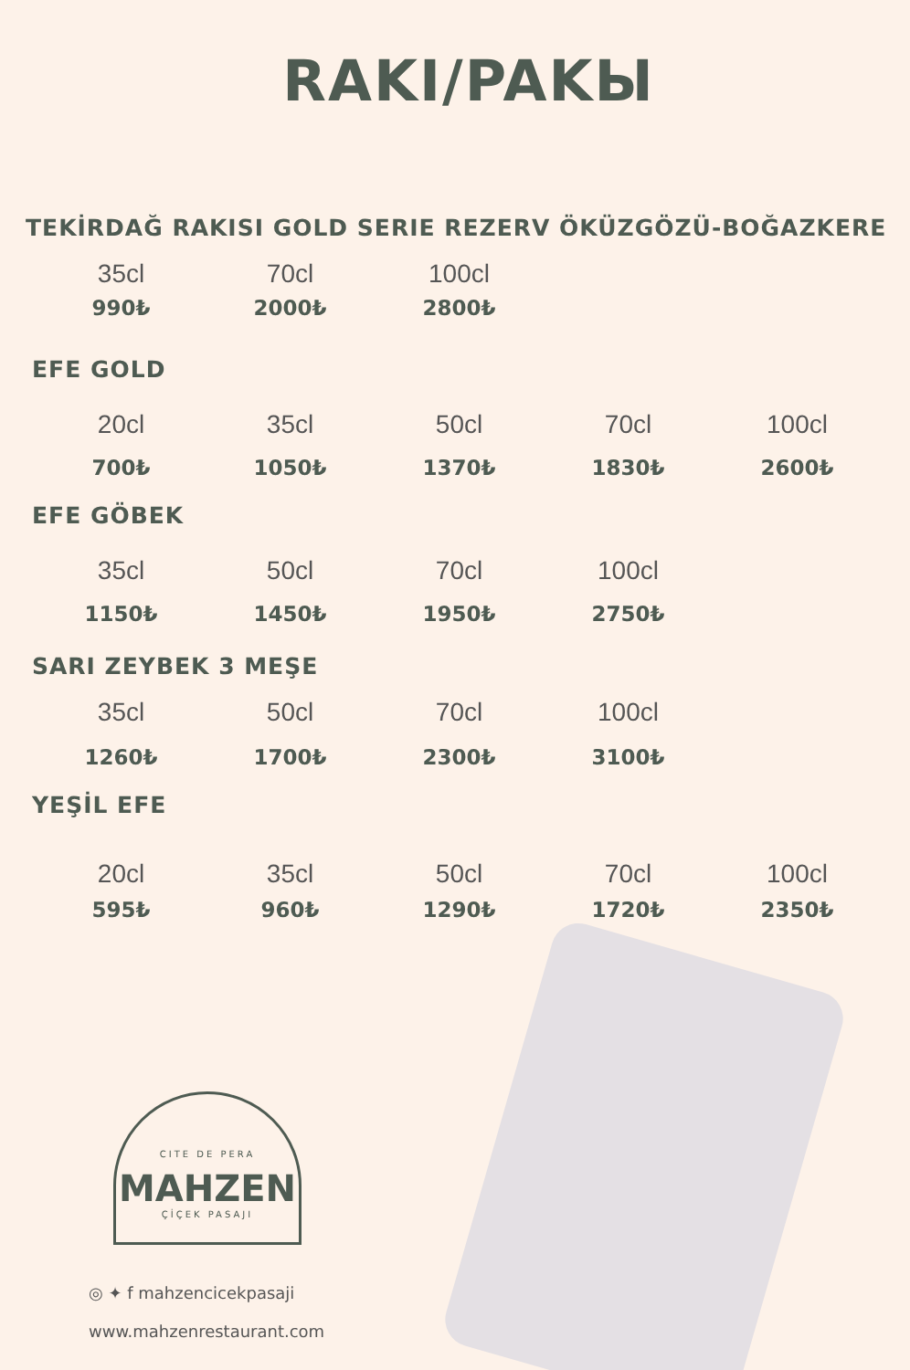RAKI/PAKЫ
TEKİRDAĞ RAKISI GOLD SERIE REZERV ÖKÜZGÖZÜ-BOĞAZKERE
35cl 70cl 100cl
990₺ 2000₺ 2800₺
EFE GOLD
20cl 35cl 50cl 70cl 100cl
700₺ 1050₺ 1370₺ 1830₺ 2600₺
EFE GÖBEK
35cl 50cl 70cl 100cl
1150₺ 1450₺ 1950₺ 2750₺
SARI ZEYBEK 3 MEŞE
35cl 50cl 70cl 100cl
1260₺ 1700₺ 2300₺ 3100₺
YEŞİL EFE
20cl 35cl 50cl 70cl 100cl
595₺ 960₺ 1290₺ 1720₺ 2350₺
CITE DE PERA
MAHZEN
ÇİÇEK PASAJI
◎ ✦ f mahzencicekpasaji
www.mahzenrestaurant.com